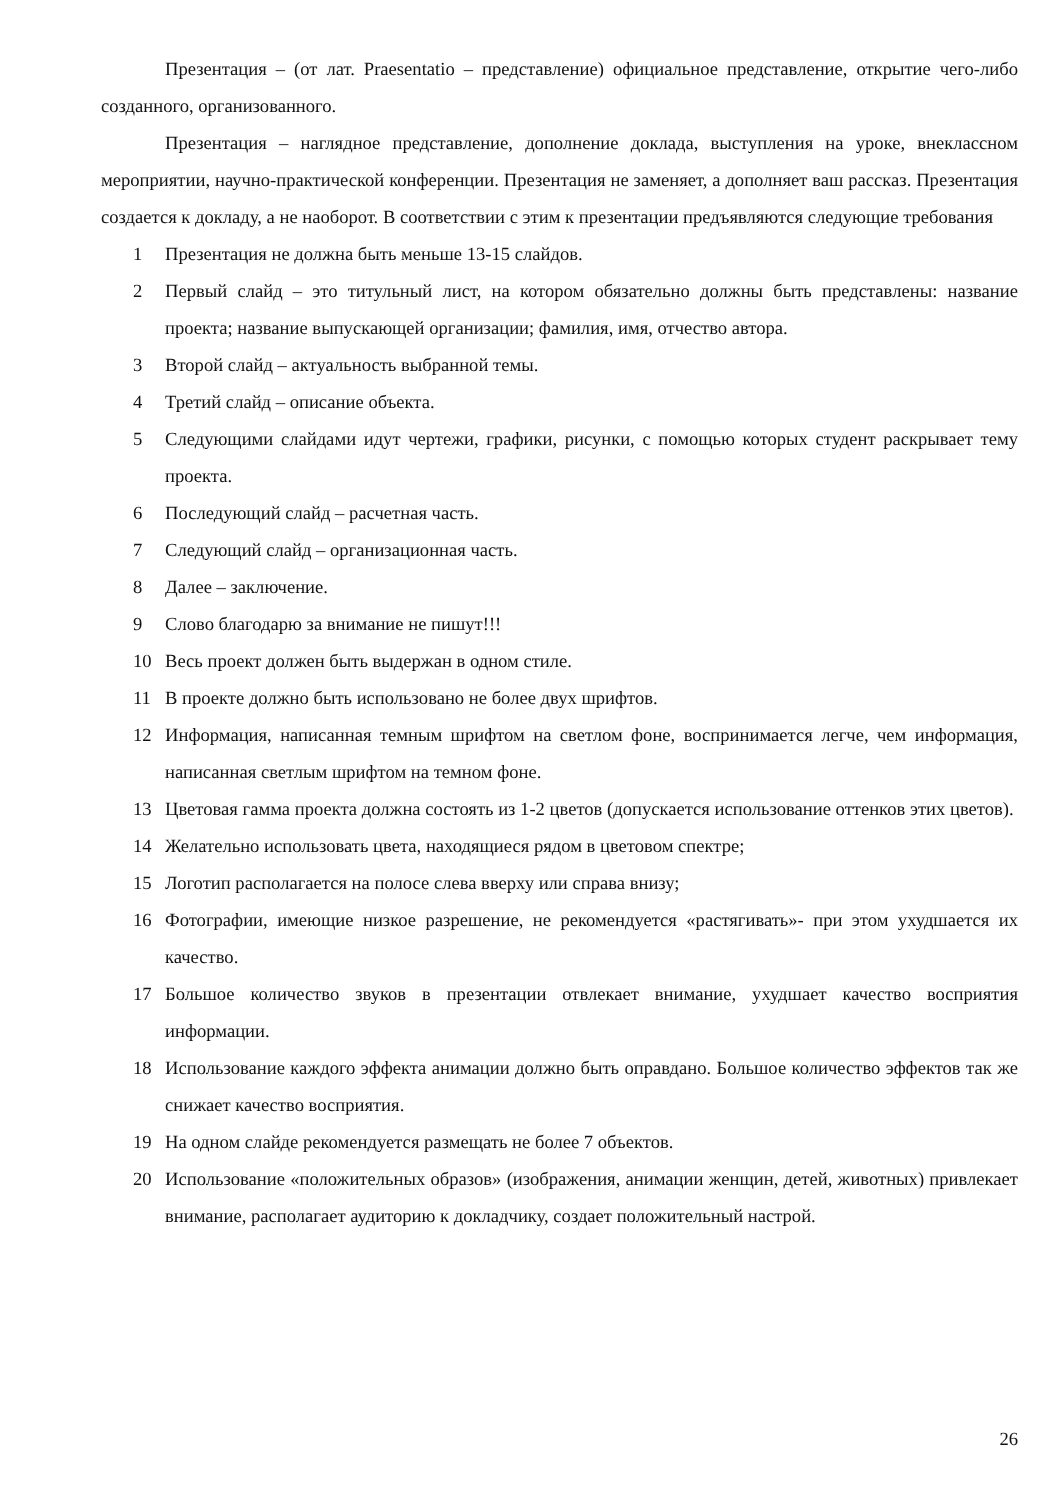Презентация – (от лат. Praesentatio – представление) официальное представление, открытие чего-либо созданного, организованного.
Презентация – наглядное представление, дополнение доклада, выступления на уроке, внеклассном мероприятии, научно-практической конференции. Презентация не заменяет, а дополняет ваш рассказ. Презентация создается к докладу, а не наоборот. В соответствии с этим к презентации предъявляются следующие требования
1 Презентация не должна быть меньше 13-15 слайдов.
2 Первый слайд – это титульный лист, на котором обязательно должны быть представлены: название проекта; название выпускающей организации; фамилия, имя, отчество автора.
3 Второй слайд – актуальность выбранной темы.
4 Третий слайд – описание объекта.
5 Следующими слайдами идут чертежи, графики, рисунки, с помощью которых студент раскрывает тему проекта.
6 Последующий слайд – расчетная часть.
7 Следующий слайд – организационная часть.
8 Далее – заключение.
9 Слово благодарю за внимание не пишут!!!
10 Весь проект должен быть выдержан в одном стиле.
11 В проекте должно быть использовано не более двух шрифтов.
12 Информация, написанная темным шрифтом на светлом фоне, воспринимается легче, чем информация, написанная светлым шрифтом на темном фоне.
13 Цветовая гамма проекта должна состоять из 1-2 цветов (допускается использование оттенков этих цветов).
14 Желательно использовать цвета, находящиеся рядом в цветовом спектре;
15 Логотип располагается на полосе слева вверху или справа внизу;
16 Фотографии, имеющие низкое разрешение, не рекомендуется «растягивать»- при этом ухудшается их качество.
17 Большое количество звуков в презентации отвлекает внимание, ухудшает качество восприятия информации.
18 Использование каждого эффекта анимации должно быть оправдано. Большое количество эффектов так же снижает качество восприятия.
19 На одном слайде рекомендуется размещать не более 7 объектов.
20 Использование «положительных образов» (изображения, анимации женщин, детей, животных) привлекает внимание, располагает аудиторию к докладчику, создает положительный настрой.
26